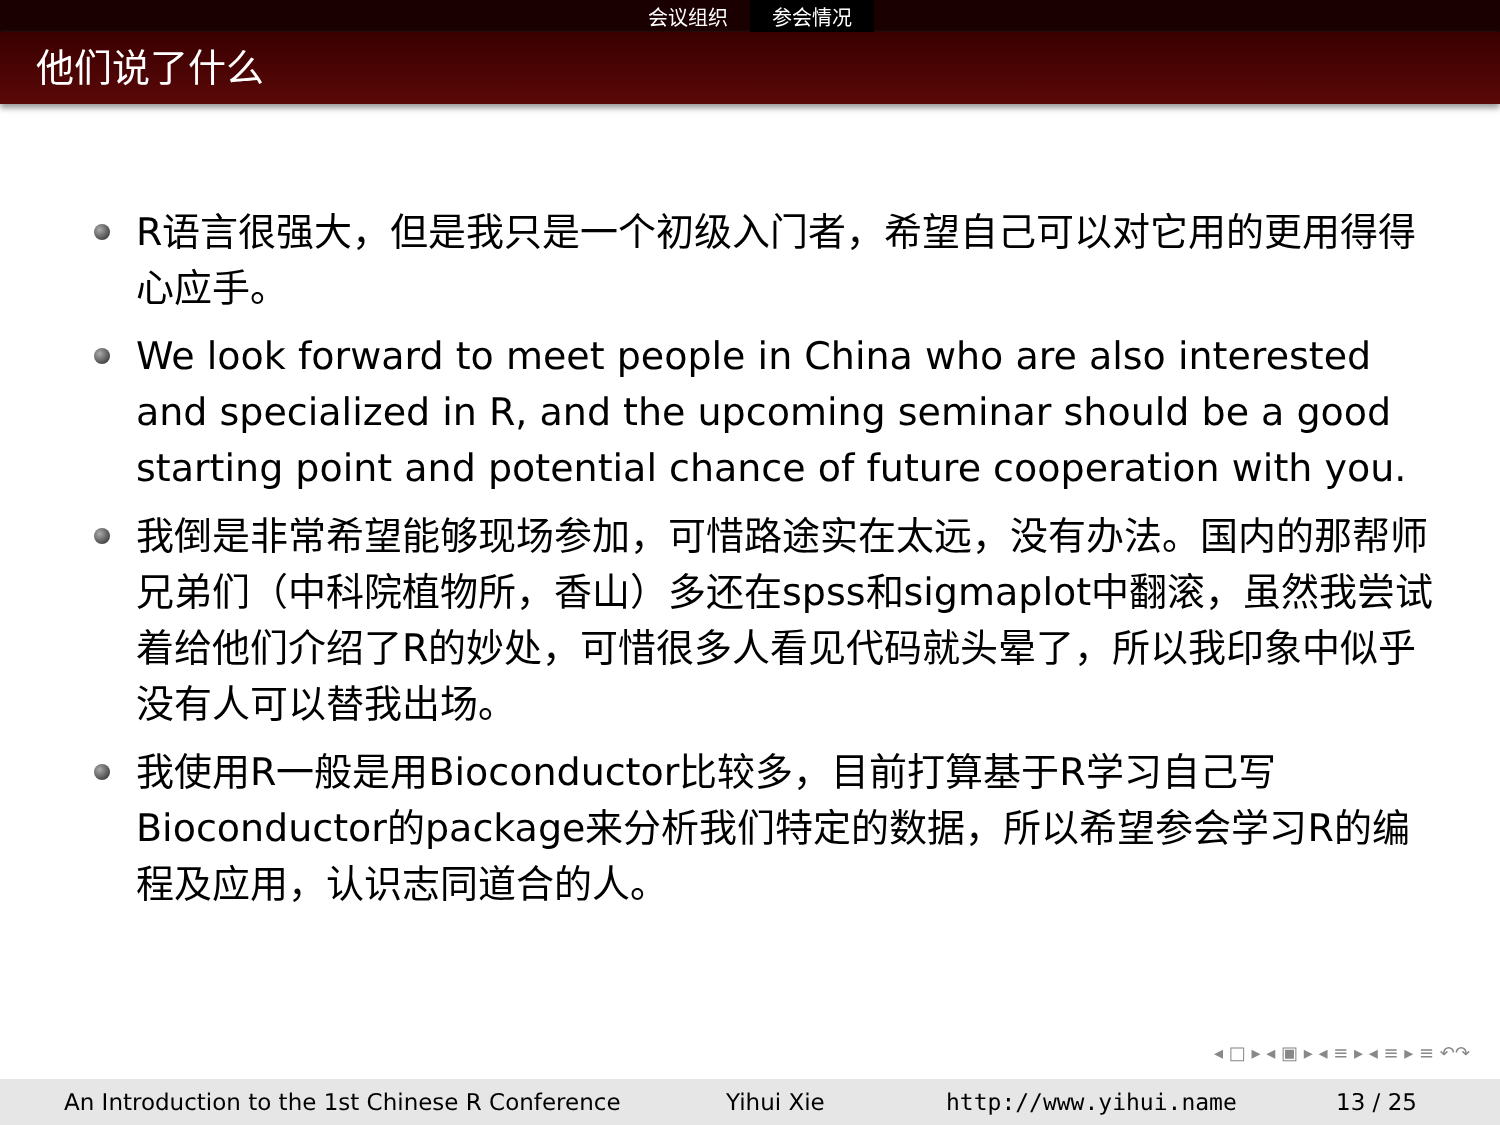会议组织 参会情况
他们说了什么
R语言很强大，但是我只是一个初级入门者，希望自己可以对它用的更用得得心应手。
We look forward to meet people in China who are also interested and specialized in R, and the upcoming seminar should be a good starting point and potential chance of future cooperation with you.
我倒是非常希望能够现场参加，可惜路途实在太远，没有办法。国内的那帮师兄弟们（中科院植物所，香山）多还在spss和sigmaplot中翻滚，虽然我尝试着给他们介绍了R的妙处，可惜很多人看见代码就头晕了，所以我印象中似乎没有人可以替我出场。
我使用R一般是用Bioconductor比较多，目前打算基于R学习自己写Bioconductor的package来分析我们特定的数据，所以希望参会学习R的编程及应用，认识志同道合的人。
◂ □ ▸ ◂ ▣ ▸ ◂ ≡ ▸ ◂ ≡ ▸ ≡ ↶↷
An Introduction to the 1st Chinese R Conference Yihui Xie http://www.yihui.name 13 / 25